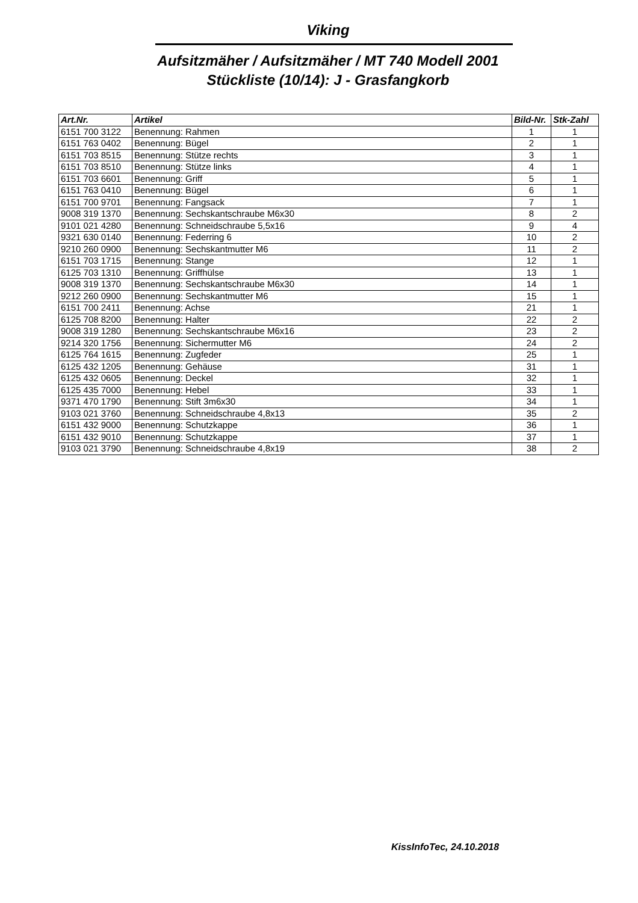Viking
Aufsitzmäher / Aufsitzmäher / MT 740 Modell 2001
Stückliste (10/14): J - Grasfangkorb
| Art.Nr. | Artikel | Bild-Nr. | Stk-Zahl |
| --- | --- | --- | --- |
| 6151 700 3122 | Benennung: Rahmen | 1 | 1 |
| 6151 763 0402 | Benennung: Bügel | 2 | 1 |
| 6151 703 8515 | Benennung: Stütze rechts | 3 | 1 |
| 6151 703 8510 | Benennung: Stütze links | 4 | 1 |
| 6151 703 6601 | Benennung: Griff | 5 | 1 |
| 6151 763 0410 | Benennung: Bügel | 6 | 1 |
| 6151 700 9701 | Benennung: Fangsack | 7 | 1 |
| 9008 319 1370 | Benennung: Sechskantschraube M6x30 | 8 | 2 |
| 9101 021 4280 | Benennung: Schneidschraube 5,5x16 | 9 | 4 |
| 9321 630 0140 | Benennung: Federring 6 | 10 | 2 |
| 9210 260 0900 | Benennung: Sechskantmutter M6 | 11 | 2 |
| 6151 703 1715 | Benennung: Stange | 12 | 1 |
| 6125 703 1310 | Benennung: Griffhülse | 13 | 1 |
| 9008 319 1370 | Benennung: Sechskantschraube M6x30 | 14 | 1 |
| 9212 260 0900 | Benennung: Sechskantmutter M6 | 15 | 1 |
| 6151 700 2411 | Benennung: Achse | 21 | 1 |
| 6125 708 8200 | Benennung: Halter | 22 | 2 |
| 9008 319 1280 | Benennung: Sechskantschraube M6x16 | 23 | 2 |
| 9214 320 1756 | Benennung: Sichermutter M6 | 24 | 2 |
| 6125 764 1615 | Benennung: Zugfeder | 25 | 1 |
| 6125 432 1205 | Benennung: Gehäuse | 31 | 1 |
| 6125 432 0605 | Benennung: Deckel | 32 | 1 |
| 6125 435 7000 | Benennung: Hebel | 33 | 1 |
| 9371 470 1790 | Benennung: Stift 3m6x30 | 34 | 1 |
| 9103 021 3760 | Benennung: Schneidschraube 4,8x13 | 35 | 2 |
| 6151 432 9000 | Benennung: Schutzkappe | 36 | 1 |
| 6151 432 9010 | Benennung: Schutzkappe | 37 | 1 |
| 9103 021 3790 | Benennung: Schneidschraube 4,8x19 | 38 | 2 |
KissInfoTec, 24.10.2018